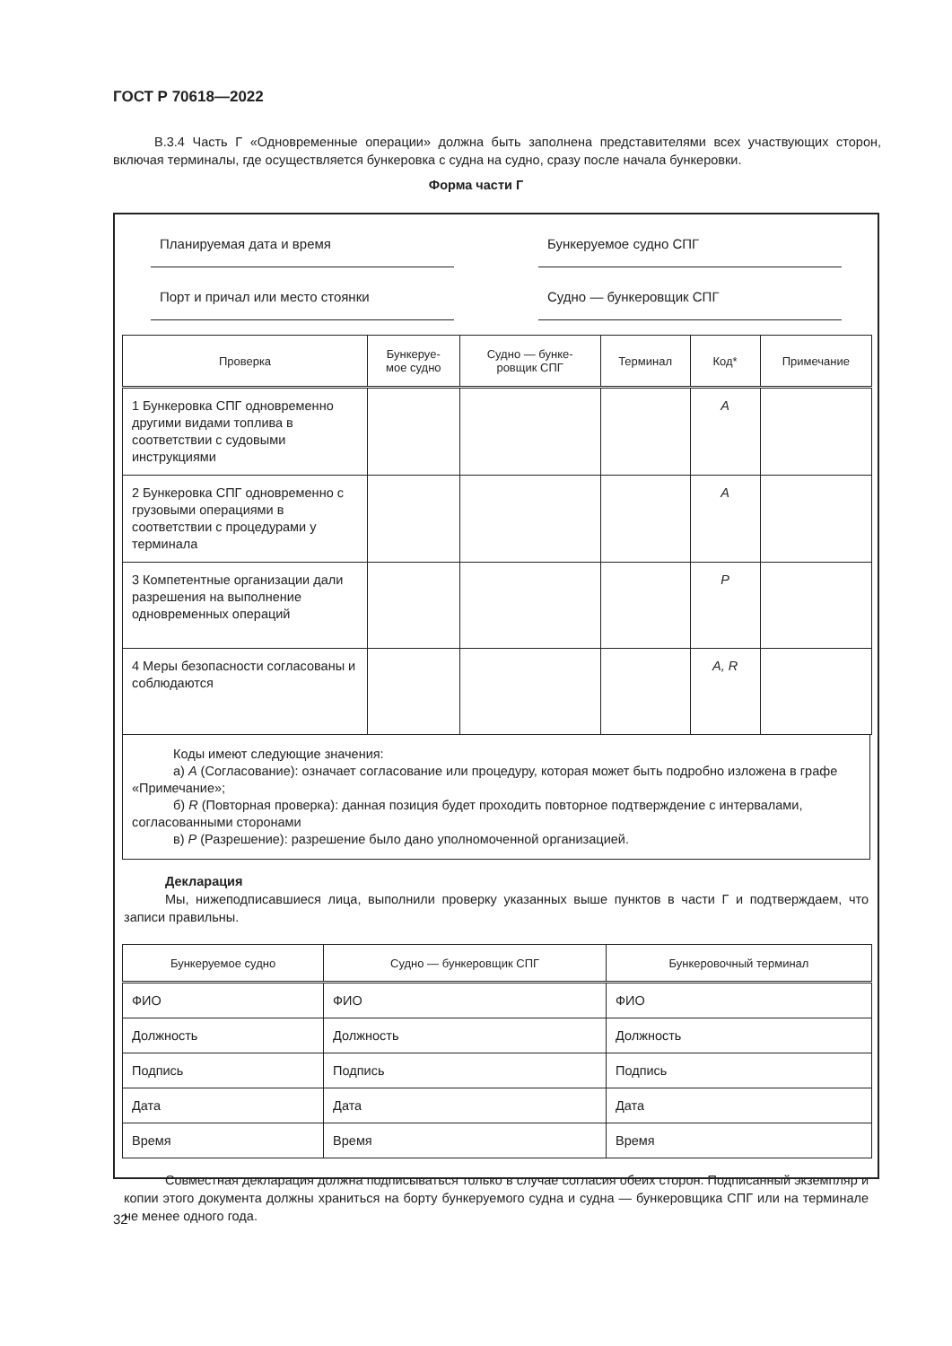ГОСТ Р 70618—2022
В.3.4 Часть Г «Одновременные операции» должна быть заполнена представителями всех участвующих сторон, включая терминалы, где осуществляется бункеровка с судна на судно, сразу после начала бункеровки.
Форма части Г
Планируемая дата и время Бункеруемое судно СПГ
Порт и причал или место стоянки Судно — бункеровщик СПГ
| Проверка | Бункеруе- мое судно | Судно — бунке- ровщик СПГ | Терминал | Код* | Примечание |
| --- | --- | --- | --- | --- | --- |
| 1 Бункеровка СПГ одновременно другими видами топлива в соответствии с судовыми инструкциями | | | | A | |
| 2 Бункеровка СПГ одновременно с грузовыми операциями в соответствии с процедурами у терминала | | | | A | |
| 3 Компетентные организации дали разрешения на выполнение одновременных операций | | | | P | |
| 4 Меры безопасности согласованы и соблюдаются | | | | A, R | |
Коды имеют следующие значения:
а) A (Согласование): означает согласование или процедуру, которая может быть подробно изложена в графе «Примечание»;
б) R (Повторная проверка): данная позиция будет проходить повторное подтверждение с интервалами, согласованными сторонами
в) P (Разрешение): разрешение было дано уполномоченной организацией.
Декларация
Мы, нижеподписавшиеся лица, выполнили проверку указанных выше пунктов в части Г и подтверждаем, что записи правильны.
| Бункеруемое судно | Судно — бункеровщик СПГ | Бункеровочный терминал |
| --- | --- | --- |
| ФИО | ФИО | ФИО |
| Должность | Должность | Должность |
| Подпись | Подпись | Подпись |
| Дата | Дата | Дата |
| Время | Время | Время |
Совместная декларация должна подписываться только в случае согласия обеих сторон. Подписанный экземпляр и копии этого документа должны храниться на борту бункеруемого судна и судна — бункеровщика СПГ или на терминале не менее одного года.
32